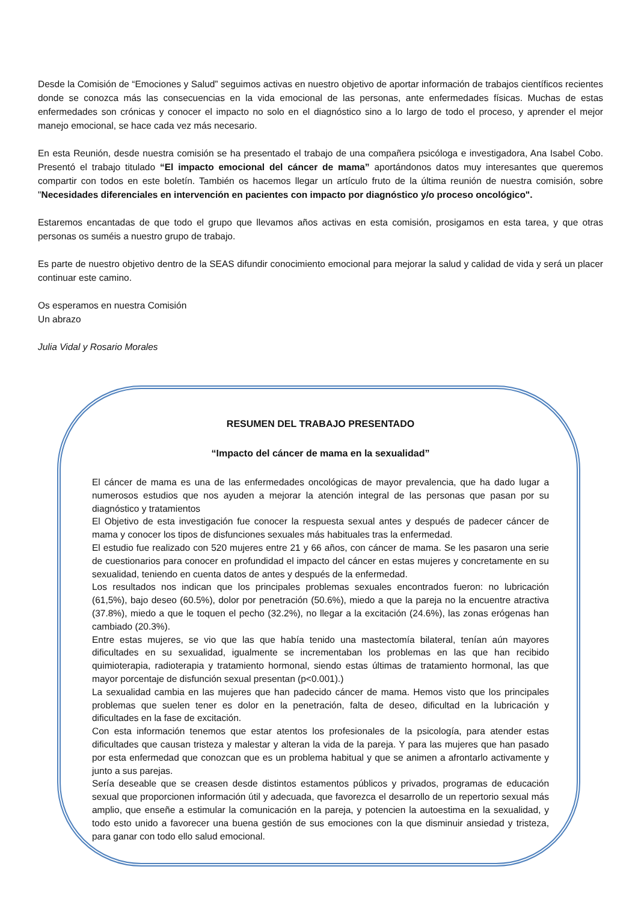Desde la Comisión de “Emociones y Salud” seguimos activas en nuestro objetivo de aportar información de trabajos científicos recientes donde se conozca más las consecuencias en la vida emocional de las personas, ante enfermedades físicas. Muchas de estas enfermedades son crónicas y conocer el impacto no solo en el diagnóstico sino a lo largo de todo el proceso, y aprender el mejor manejo emocional, se hace cada vez más necesario.
En esta Reunión, desde nuestra comisión se ha presentado el trabajo de una compañera psicóloga e investigadora, Ana Isabel Cobo. Presentó el trabajo titulado “El impacto emocional del cáncer de mama” aportándonos datos muy interesantes que queremos compartir con todos en este boletín. También os hacemos llegar un artículo fruto de la última reunión de nuestra comisión, sobre "Necesidades diferenciales en intervención en pacientes con impacto por diagnóstico y/o proceso oncológico".
Estaremos encantadas de que todo el grupo que llevamos años activas en esta comisión, prosigamos en esta tarea, y que otras personas os suméis a nuestro grupo de trabajo.
Es parte de nuestro objetivo dentro de la SEAS difundir conocimiento emocional para mejorar la salud y calidad de vida y será un placer continuar este camino.
Os esperamos en nuestra Comisión
Un abrazo
Julia Vidal y Rosario Morales
RESUMEN DEL TRABAJO PRESENTADO
“Impacto del cáncer de mama en la sexualidad”
El cáncer de mama es una de las enfermedades oncológicas de mayor prevalencia, que ha dado lugar a numerosos estudios que nos ayuden a mejorar la atención integral de las personas que pasan por su diagnóstico y tratamientos
El Objetivo de esta investigación fue conocer la respuesta sexual antes y después de padecer cáncer de mama y conocer los tipos de disfunciones sexuales más habituales tras la enfermedad.
El estudio fue realizado con 520 mujeres entre 21 y 66 años, con cáncer de mama. Se les pasaron una serie de cuestionarios para conocer en profundidad el impacto del cáncer en estas mujeres y concretamente en su sexualidad, teniendo en cuenta datos de antes y después de la enfermedad.
Los resultados nos indican que los principales problemas sexuales encontrados fueron: no lubricación (61,5%), bajo deseo (60.5%), dolor por penetración (50.6%), miedo a que la pareja no la encuentre atractiva (37.8%), miedo a que le toquen el pecho (32.2%), no llegar a la excitación (24.6%), las zonas erógenas han cambiado (20.3%).
Entre estas mujeres, se vio que las que había tenido una mastectomía bilateral, tenían aún mayores dificultades en su sexualidad, igualmente se incrementaban los problemas en las que han recibido quimioterapia, radioterapia y tratamiento hormonal, siendo estas últimas de tratamiento hormonal, las que mayor porcentaje de disfunción sexual presentan (p<0.001).)
La sexualidad cambia en las mujeres que han padecido cáncer de mama. Hemos visto que los principales problemas que suelen tener es dolor en la penetración, falta de deseo, dificultad en la lubricación y dificultades en la fase de excitación.
Con esta información tenemos que estar atentos los profesionales de la psicología, para atender estas dificultades que causan tristeza y malestar y alteran la vida de la pareja. Y para las mujeres que han pasado por esta enfermedad que conozcan que es un problema habitual y que se animen a afrontarlo activamente y junto a sus parejas.
Sería deseable que se creasen desde distintos estamentos públicos y privados, programas de educación sexual que proporcionen información útil y adecuada, que favorezca el desarrollo de un repertorio sexual más amplio, que enseñe a estimular la comunicación en la pareja, y potencien la autoestima en la sexualidad, y todo esto unido a favorecer una buena gestión de sus emociones con la que disminuir ansiedad y tristeza, para ganar con todo ello salud emocional.